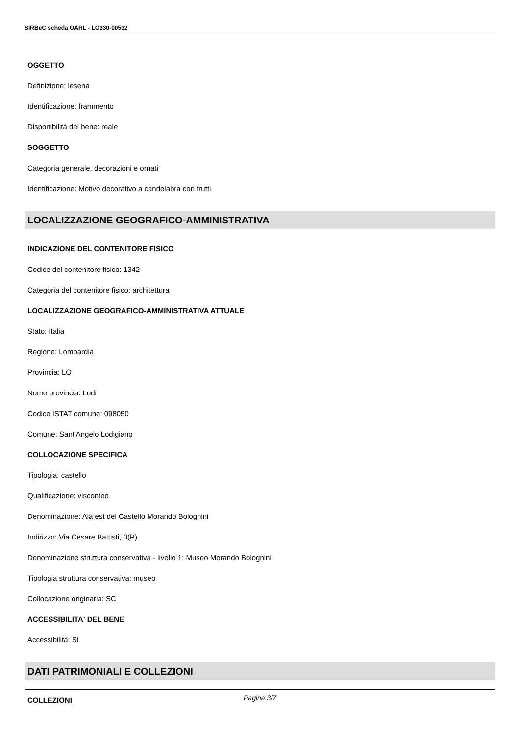SIRBeC scheda OARL - LO330-00532
OGGETTO
Definizione: lesena
Identificazione: frammento
Disponibilità del bene: reale
SOGGETTO
Categoria generale: decorazioni e ornati
Identificazione: Motivo decorativo a candelabra con frutti
LOCALIZZAZIONE GEOGRAFICO-AMMINISTRATIVA
INDICAZIONE DEL CONTENITORE FISICO
Codice del contenitore fisico: 1342
Categoria del contenitore fisico: architettura
LOCALIZZAZIONE GEOGRAFICO-AMMINISTRATIVA ATTUALE
Stato: Italia
Regione: Lombardia
Provincia: LO
Nome provincia: Lodi
Codice ISTAT comune: 098050
Comune: Sant'Angelo Lodigiano
COLLOCAZIONE SPECIFICA
Tipologia: castello
Qualificazione: visconteo
Denominazione: Ala est del Castello Morando Bolognini
Indirizzo: Via Cesare Battisti, 0(P)
Denominazione struttura conservativa - livello 1: Museo Morando Bolognini
Tipologia struttura conservativa: museo
Collocazione originaria: SC
ACCESSIBILITA' DEL BENE
Accessibilità: SI
DATI PATRIMONIALI E COLLEZIONI
COLLEZIONI
Pagina 3/7